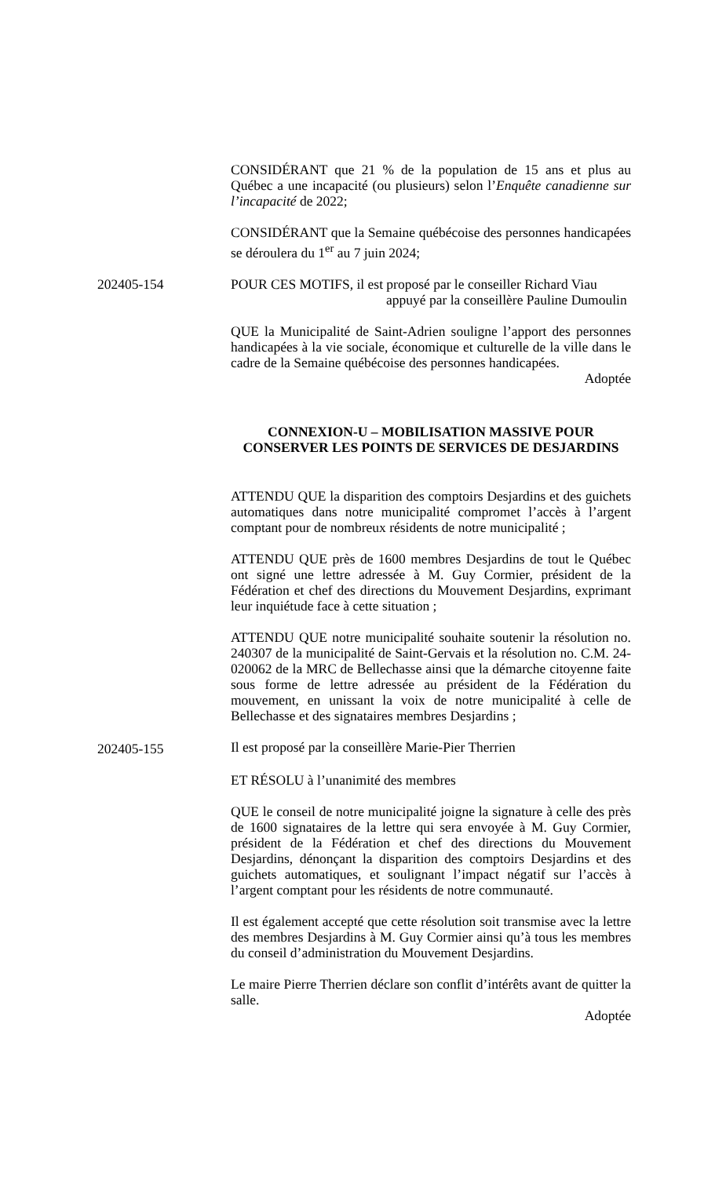CONSIDÉRANT que 21 % de la population de 15 ans et plus au Québec a une incapacité (ou plusieurs) selon l’Enquête canadienne sur l’incapacité de 2022;
CONSIDÉRANT que la Semaine québécoise des personnes handicapées se déroulera du 1<sup>er</sup> au 7 juin 2024;
202405-154 POUR CES MOTIFS, il est proposé par le conseiller Richard Viau
appuyé par la conseillère Pauline Dumoulin
QUE la Municipalité de Saint-Adrien souligne l’apport des personnes handicapées à la vie sociale, économique et culturelle de la ville dans le cadre de la Semaine québécoise des personnes handicapées.
Adoptée
CONNEXION-U – MOBILISATION MASSIVE POUR
CONSERVER LES POINTS DE SERVICES DE DESJARDINS
ATTENDU QUE la disparition des comptoirs Desjardins et des guichets automatiques dans notre municipalité compromet l’accès à l’argent comptant pour de nombreux résidents de notre municipalité ;
ATTENDU QUE près de 1600 membres Desjardins de tout le Québec ont signé une lettre adressée à M. Guy Cormier, président de la Fédération et chef des directions du Mouvement Desjardins, exprimant leur inquiétude face à cette situation ;
ATTENDU QUE notre municipalité souhaite soutenir la résolution no. 240307 de la municipalité de Saint-Gervais et la résolution no. C.M. 24-020062 de la MRC de Bellechasse ainsi que la démarche citoyenne faite sous forme de lettre adressée au président de la Fédération du mouvement, en unissant la voix de notre municipalité à celle de Bellechasse et des signataires membres Desjardins ;
202405-155 Il est proposé par la conseillère Marie-Pier Therrien
ET RÉSOLU à l’unanimité des membres
QUE le conseil de notre municipalité joigne la signature à celle des près de 1600 signataires de la lettre qui sera envoyée à M. Guy Cormier, président de la Fédération et chef des directions du Mouvement Desjardins, dénonçant la disparition des comptoirs Desjardins et des guichets automatiques, et soulignant l’impact négatif sur l’accès à l’argent comptant pour les résidents de notre communauté.
Il est également accepté que cette résolution soit transmise avec la lettre des membres Desjardins à M. Guy Cormier ainsi qu’à tous les membres du conseil d’administration du Mouvement Desjardins.
Le maire Pierre Therrien déclare son conflit d’intérêts avant de quitter la salle.
Adoptée